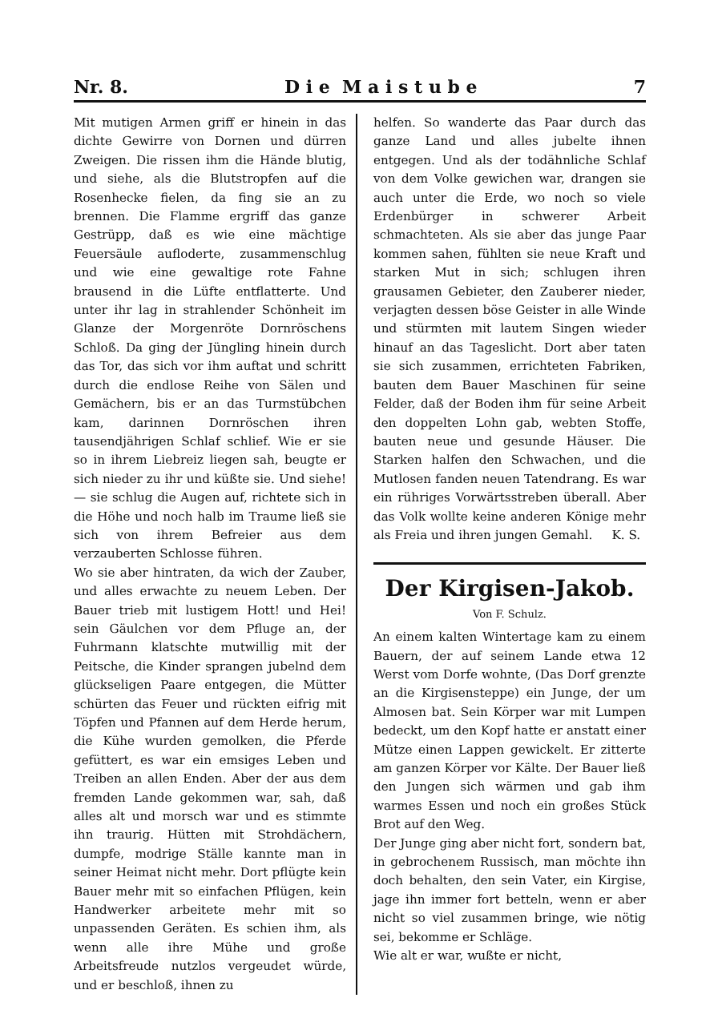Nr. 8. D i e M a i s t u b e 7
Mit mutigen Armen griff er hinein in das dichte Gewirre von Dornen und dürren Zweigen. Die rissen ihm die Hände blutig, und siehe, als die Blutstropfen auf die Rosenhecke fielen, da fing sie an zu brennen. Die Flamme ergriff das ganze Gestrüpp, daß es wie eine mächtige Feuersäule aufloderte, zusammenschlug und wie eine gewaltige rote Fahne brausend in die Lüfte entflatterte. Und unter ihr lag in strahlender Schönheit im Glanze der Morgenröte Dornröschens Schloß. Da ging der Jüngling hinein durch das Tor, das sich vor ihm auftat und schritt durch die endlose Reihe von Sälen und Gemächern, bis er an das Turmstübchen kam, darinnen Dornröschen ihren tausendjährigen Schlaf schlief. Wie er sie so in ihrem Liebreiz liegen sah, beugte er sich nieder zu ihr und küßte sie. Und siehe! — sie schlug die Augen auf, richtete sich in die Höhe und noch halb im Traume ließ sie sich von ihrem Befreier aus dem verzauberten Schlosse führen.
Wo sie aber hintraten, da wich der Zauber, und alles erwachte zu neuem Leben. Der Bauer trieb mit lustigem Hott! und Hei! sein Gäulchen vor dem Pfluge an, der Fuhrmann klatschte mutwillig mit der Peitsche, die Kinder sprangen jubelnd dem glückseligen Paare entgegen, die Mütter schürten das Feuer und rückten eifrig mit Töpfen und Pfannen auf dem Herde herum, die Kühe wurden gemolken, die Pferde gefüttert, es war ein emsiges Leben und Treiben an allen Enden. Aber der aus dem fremden Lande gekommen war, sah, daß alles alt und morsch war und es stimmte ihn traurig. Hütten mit Strohdächern, dumpfe, modrige Ställe kannte man in seiner Heimat nicht mehr. Dort pflügte kein Bauer mehr mit so einfachen Pflügen, kein Handwerker arbeitete mehr mit so unpassenden Geräten. Es schien ihm, als wenn alle ihre Mühe und große Arbeitsfreude nutzlos vergeudet würde, und er beschloß, ihnen zu
helfen. So wanderte das Paar durch das ganze Land und alles jubelte ihnen entgegen. Und als der todähnliche Schlaf von dem Volke gewichen war, drangen sie auch unter die Erde, wo noch so viele Erdenbürger in schwerer Arbeit schmachteten. Als sie aber das junge Paar kommen sahen, fühlten sie neue Kraft und starken Mut in sich; schlugen ihren grausamen Gebieter, den Zauberer nieder, verjagten dessen böse Geister in alle Winde und stürmten mit lautem Singen wieder hinauf an das Tageslicht. Dort aber taten sie sich zusammen, errichteten Fabriken, bauten dem Bauer Maschinen für seine Felder, daß der Boden ihm für seine Arbeit den doppelten Lohn gab, webten Stoffe, bauten neue und gesunde Häuser. Die Starken halfen den Schwachen, und die Mutlosen fanden neuen Tatendrang. Es war ein rühriges Vorwärtsstreben überall. Aber das Volk wollte keine anderen Könige mehr als Freia und ihren jungen Gemahl. K. S.
Der Kirgisen-Jakob.
Von F. Schulz.
An einem kalten Wintertage kam zu einem Bauern, der auf seinem Lande etwa 12 Werst vom Dorfe wohnte, (Das Dorf grenzte an die Kirgisensteppe) ein Junge, der um Almosen bat. Sein Körper war mit Lumpen bedeckt, um den Kopf hatte er anstatt einer Mütze einen Lappen gewickelt. Er zitterte am ganzen Körper vor Kälte. Der Bauer ließ den Jungen sich wärmen und gab ihm warmes Essen und noch ein großes Stück Brot auf den Weg.
Der Junge ging aber nicht fort, sondern bat, in gebrochenem Russisch, man möchte ihn doch behalten, den sein Vater, ein Kirgise, jage ihn immer fort betteln, wenn er aber nicht so viel zusammen bringe, wie nötig sei, bekomme er Schläge.
Wie alt er war, wußte er nicht,